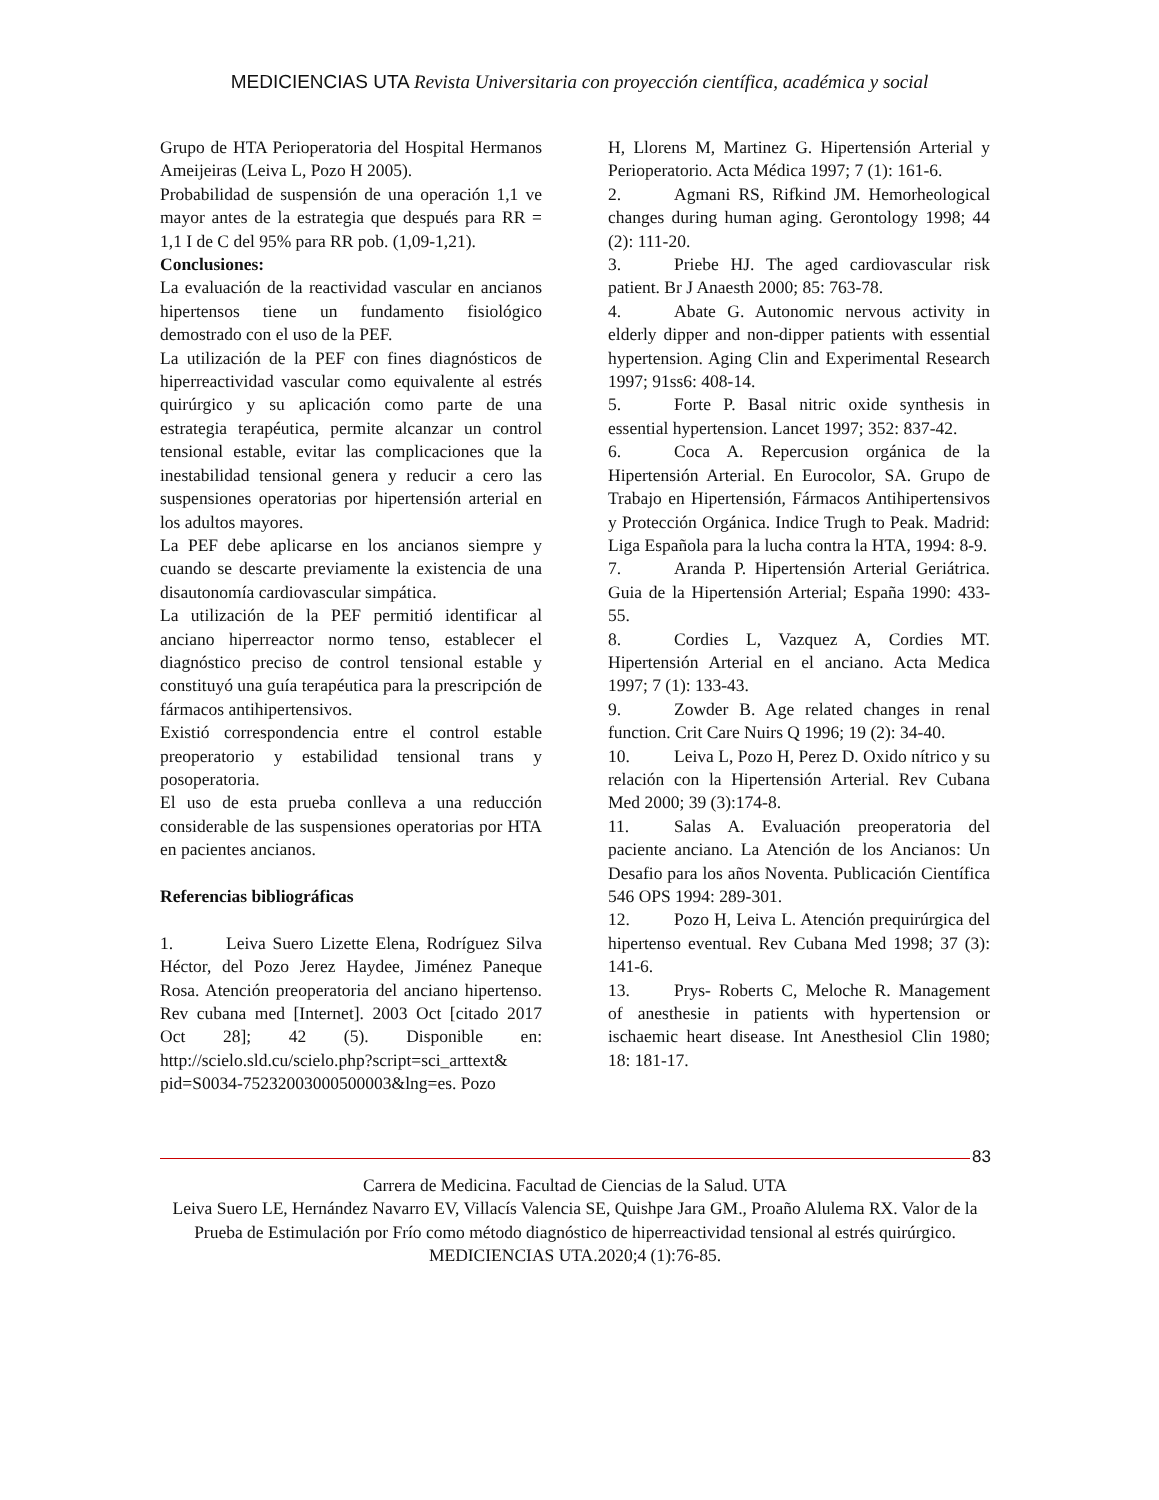MEDICIENCIAS UTA Revista Universitaria con proyección científica, académica y social
Grupo de HTA Perioperatoria del Hospital Hermanos Ameijeiras (Leiva L, Pozo H 2005).
Probabilidad de suspensión de una operación 1,1 ve mayor antes de la estrategia que después para RR = 1,1 I de C del 95% para RR pob. (1,09-1,21).
Conclusiones:
La evaluación de la reactividad vascular en ancianos hipertensos tiene un fundamento fisiológico demostrado con el uso de la PEF.
La utilización de la PEF con fines diagnósticos de hiperreactividad vascular como equivalente al estrés quirúrgico y su aplicación como parte de una estrategia terapéutica, permite alcanzar un control tensional estable, evitar las complicaciones que la inestabilidad tensional genera y reducir a cero las suspensiones operatorias por hipertensión arterial en los adultos mayores.
La PEF debe aplicarse en los ancianos siempre y cuando se descarte previamente la existencia de una disautonomía cardiovascular simpática.
La utilización de la PEF permitió identificar al anciano hiperreactor normo tenso, establecer el diagnóstico preciso de control tensional estable y constituyó una guía terapéutica para la prescripción de fármacos antihipertensivos.
Existió correspondencia entre el control estable preoperatorio y estabilidad tensional trans y posoperatoria.
El uso de esta prueba conlleva a una reducción considerable de las suspensiones operatorias por HTA en pacientes ancianos.
Referencias bibliográficas
1. Leiva Suero Lizette Elena, Rodríguez Silva Héctor, del Pozo Jerez Haydee, Jiménez Paneque Rosa. Atención preoperatoria del anciano hipertenso. Rev cubana med [Internet]. 2003 Oct [citado 2017 Oct 28]; 42 (5). Disponible en: http://scielo.sld.cu/scielo.php?script=sci_arttext& pid=S0034-75232003000500003&lng=es. Pozo
H, Llorens M, Martinez G. Hipertensión Arterial y Perioperatorio. Acta Médica 1997; 7 (1): 161-6.
2. Agmani RS, Rifkind JM. Hemorheological changes during human aging. Gerontology 1998; 44 (2): 111-20.
3. Priebe HJ. The aged cardiovascular risk patient. Br J Anaesth 2000; 85: 763-78.
4. Abate G. Autonomic nervous activity in elderly dipper and non-dipper patients with essential hypertension. Aging Clin and Experimental Research 1997; 91ss6: 408-14.
5. Forte P. Basal nitric oxide synthesis in essential hypertension. Lancet 1997; 352: 837-42.
6. Coca A. Repercusion orgánica de la Hipertensión Arterial. En Eurocolor, SA. Grupo de Trabajo en Hipertensión, Fármacos Antihipertensivos y Protección Orgánica. Indice Trugh to Peak. Madrid: Liga Española para la lucha contra la HTA, 1994: 8-9.
7. Aranda P. Hipertensión Arterial Geriátrica. Guia de la Hipertensión Arterial; España 1990: 433-55.
8. Cordies L, Vazquez A, Cordies MT. Hipertensión Arterial en el anciano. Acta Medica 1997; 7 (1): 133-43.
9. Zowder B. Age related changes in renal function. Crit Care Nuirs Q 1996; 19 (2): 34-40.
10. Leiva L, Pozo H, Perez D. Oxido nítrico y su relación con la Hipertensión Arterial. Rev Cubana Med 2000; 39 (3):174-8.
11. Salas A. Evaluación preoperatoria del paciente anciano. La Atención de los Ancianos: Un Desafio para los años Noventa. Publicación Científica 546 OPS 1994: 289-301.
12. Pozo H, Leiva L. Atención prequirúrgica del hipertenso eventual. Rev Cubana Med 1998; 37 (3): 141-6.
13. Prys- Roberts C, Meloche R. Management of anesthesie in patients with hypertension or ischaemic heart disease. Int Anesthesiol Clin 1980; 18: 181-17.
83
Carrera de Medicina. Facultad de Ciencias de la Salud. UTA
Leiva Suero LE, Hernández Navarro EV, Villacís Valencia SE, Quishpe Jara GM., Proaño Alulema RX. Valor de la Prueba de Estimulación por Frío como método diagnóstico de hiperreactividad tensional al estrés quirúrgico. MEDICIENCIAS UTA.2020;4 (1):76-85.